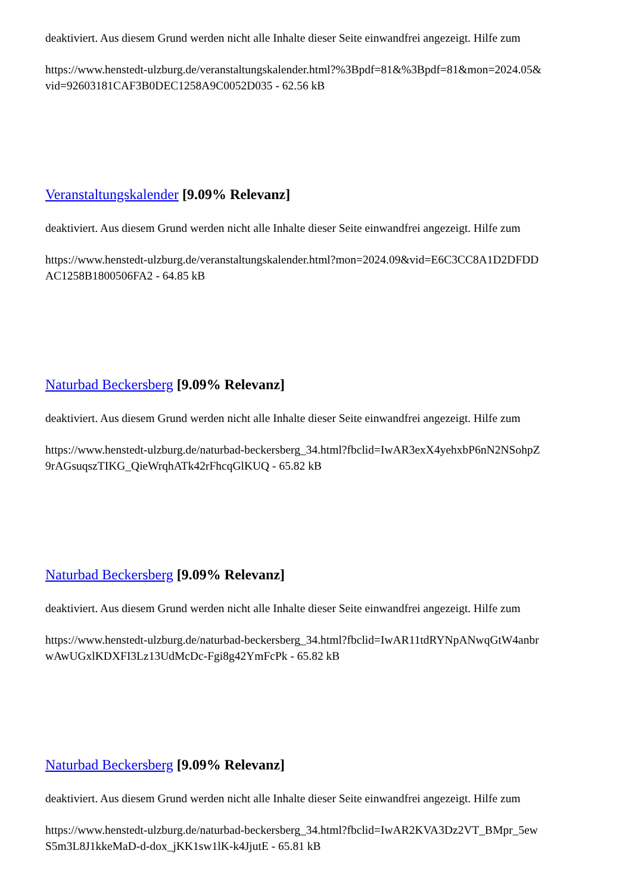deaktiviert. Aus diesem Grund werden nicht alle Inhalte dieser Seite einwandfrei angezeigt. Hilfe zum
https://www.henstedt-ulzburg.de/veranstaltungskalender.html?%3Bpdf=81&%3Bpdf=81&mon=2024.05&
vid=92603181CAF3B0DEC1258A9C0052D035 - 62.56 kB
Veranstaltungskalender [9.09% Relevanz]
deaktiviert. Aus diesem Grund werden nicht alle Inhalte dieser Seite einwandfrei angezeigt. Hilfe zum
https://www.henstedt-ulzburg.de/veranstaltungskalender.html?mon=2024.09&vid=E6C3CC8A1D2DFDD
AC1258B1800506FA2 - 64.85 kB
Naturbad Beckersberg [9.09% Relevanz]
deaktiviert. Aus diesem Grund werden nicht alle Inhalte dieser Seite einwandfrei angezeigt. Hilfe zum
https://www.henstedt-ulzburg.de/naturbad-beckersberg_34.html?fbclid=IwAR3exX4yehxbP6nN2NSohpZ
9rAGsuqszTIKG_QieWrqhATk42rFhcqGlKUQ - 65.82 kB
Naturbad Beckersberg [9.09% Relevanz]
deaktiviert. Aus diesem Grund werden nicht alle Inhalte dieser Seite einwandfrei angezeigt. Hilfe zum
https://www.henstedt-ulzburg.de/naturbad-beckersberg_34.html?fbclid=IwAR11tdRYNpANwqGtW4anbr
wAwUGxlKDXFI3Lz13UdMcDc-Fgi8g42YmFcPk - 65.82 kB
Naturbad Beckersberg [9.09% Relevanz]
deaktiviert. Aus diesem Grund werden nicht alle Inhalte dieser Seite einwandfrei angezeigt. Hilfe zum
https://www.henstedt-ulzburg.de/naturbad-beckersberg_34.html?fbclid=IwAR2KVA3Dz2VT_BMpr_5ew
S5m3L8J1kkeMaD-d-dox_jKK1sw1lK-k4JjutE - 65.81 kB